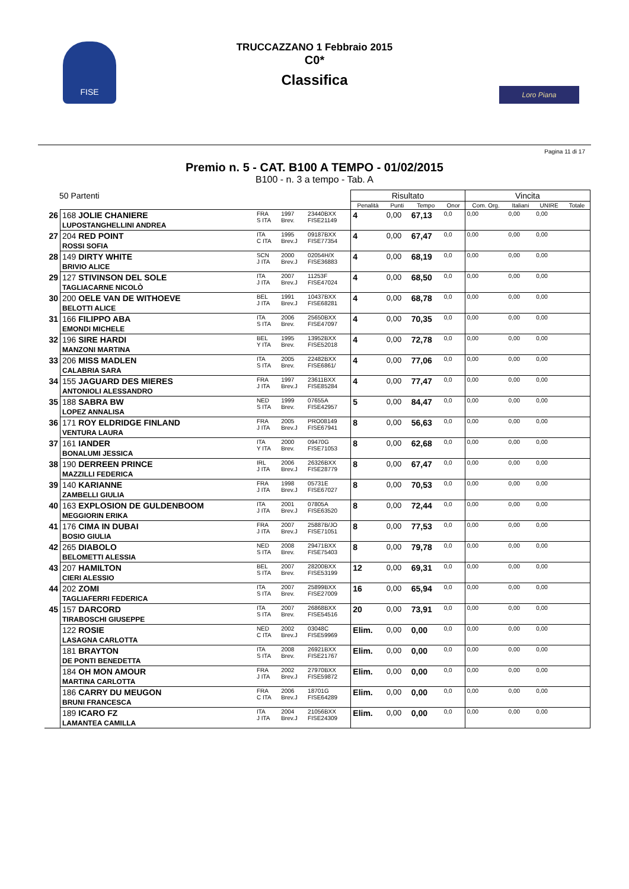FISE
TRUCCAZZANO 1 Febbraio 2015
C0*
Classifica
Loro Piana
Pagina 11 di 17
Premio n. 5 - CAT. B100 A TEMPO - 01/02/2015
B100 - n. 3 a tempo - Tab. A
| 50 Partenti | | | | | Risultato | | | | Vincita | | | |
| --- | --- | --- | --- | --- | --- | --- | --- | --- | --- | --- | --- | --- |
| | | | | | Penalità | Punti | Tempo | Onor | Com. Org. | Italiani | UNIRE | Totale |
| 26 | 168 JOLIE CHANIERE LUPOSTANGHELLINI ANDREA | FRA S ITA | 1997 Brev. | 23440BXX FISE21149 | 4 | 0,00 | 67,13 | 0,0 | 0,00 | 0,00 | 0,00 | |
| 27 | 204 RED POINT ROSSI SOFIA | ITA C ITA | 1995 Brev.J | 09187BXX FISE77354 | 4 | 0,00 | 67,47 | 0,0 | 0,00 | 0,00 | 0,00 | |
| 28 | 149 DIRTY WHITE BRIVIO ALICE | SCN J ITA | 2000 Brev.J | 02054H/X FISE36883 | 4 | 0,00 | 68,19 | 0,0 | 0,00 | 0,00 | 0,00 | |
| 29 | 127 STIVINSON DEL SOLE TAGLIACARNE NICOLÒ | ITA J ITA | 2007 Brev.J | 11253F FISE47024 | 4 | 0,00 | 68,50 | 0,0 | 0,00 | 0,00 | 0,00 | |
| 30 | 200 OELE VAN DE WITHOEVE BELOTTI ALICE | BEL J ITA | 1991 Brev.J | 10437BXX FISE68281 | 4 | 0,00 | 68,78 | 0,0 | 0,00 | 0,00 | 0,00 | |
| 31 | 166 FILIPPO ABA EMONDI MICHELE | ITA S ITA | 2006 Brev. | 25650BXX FISE47097 | 4 | 0,00 | 70,35 | 0,0 | 0,00 | 0,00 | 0,00 | |
| 32 | 196 SIRE HARDI MANZONI MARTINA | BEL Y ITA | 1995 Brev. | 13952BXX FISE52018 | 4 | 0,00 | 72,78 | 0,0 | 0,00 | 0,00 | 0,00 | |
| 33 | 206 MISS MADLEN CALABRIA SARA | ITA S ITA | 2005 Brev. | 22482BXX FISE6861/ | 4 | 0,00 | 77,06 | 0,0 | 0,00 | 0,00 | 0,00 | |
| 34 | 155 JAGUARD DES MIERES ANTONIOLI ALESSANDRO | FRA J ITA | 1997 Brev.J | 23611BXX FISE85284 | 4 | 0,00 | 77,47 | 0,0 | 0,00 | 0,00 | 0,00 | |
| 35 | 188 SABRA BW LOPEZ ANNALISA | NED S ITA | 1999 Brev. | 07655A FISE42957 | 5 | 0,00 | 84,47 | 0,0 | 0,00 | 0,00 | 0,00 | |
| 36 | 171 ROY ELDRIDGE FINLAND VENTURA LAURA | FRA J ITA | 2005 Brev.J | PRO08149 FISE67941 | 8 | 0,00 | 56,63 | 0,0 | 0,00 | 0,00 | 0,00 | |
| 37 | 161 IANDER BONALUMI JESSICA | ITA Y ITA | 2000 Brev. | 09470G FISE71053 | 8 | 0,00 | 62,68 | 0,0 | 0,00 | 0,00 | 0,00 | |
| 38 | 190 DERREEN PRINCE MAZZILLI FEDERICA | IRL J ITA | 2006 Brev.J | 26326BXX FISE28779 | 8 | 0,00 | 67,47 | 0,0 | 0,00 | 0,00 | 0,00 | |
| 39 | 140 KARIANNE ZAMBELLI GIULIA | FRA J ITA | 1998 Brev.J | 05731E FISE67027 | 8 | 0,00 | 70,53 | 0,0 | 0,00 | 0,00 | 0,00 | |
| 40 | 163 EXPLOSION DE GULDENBOOM MEGGIORIN ERIKA | ITA J ITA | 2001 Brev.J | 07805A FISE63520 | 8 | 0,00 | 72,44 | 0,0 | 0,00 | 0,00 | 0,00 | |
| 41 | 176 CIMA IN DUBAI BOSIO GIULIA | FRA J ITA | 2007 Brev.J | 25887B/JO FISE71051 | 8 | 0,00 | 77,53 | 0,0 | 0,00 | 0,00 | 0,00 | |
| 42 | 265 DIABOLO BELOMETTI ALESSIA | NED S ITA | 2008 Brev. | 29471BXX FISE75403 | 8 | 0,00 | 79,78 | 0,0 | 0,00 | 0,00 | 0,00 | |
| 43 | 207 HAMILTON CIERI ALESSIO | BEL S ITA | 2007 Brev. | 28200BXX FISE53199 | 12 | 0,00 | 69,31 | 0,0 | 0,00 | 0,00 | 0,00 | |
| 44 | 202 ZOMI TAGLIAFERRI FEDERICA | ITA S ITA | 2007 Brev. | 25899BXX FISE27009 | 16 | 0,00 | 65,94 | 0,0 | 0,00 | 0,00 | 0,00 | |
| 45 | 157 DARCORD TIRABOSCHI GIUSEPPE | ITA S ITA | 2007 Brev. | 26868BXX FISE54516 | 20 | 0,00 | 73,91 | 0,0 | 0,00 | 0,00 | 0,00 | |
| | 122 ROSIE LASAGNA CARLOTTA | NED C ITA | 2002 Brev.J | 03048C FISE59969 | Elim. | 0,00 | 0,00 | 0,0 | 0,00 | 0,00 | 0,00 | |
| | 181 BRAYTON DE PONTI BENEDETTA | ITA S ITA | 2008 Brev. | 26921BXX FISE21767 | Elim. | 0,00 | 0,00 | 0,0 | 0,00 | 0,00 | 0,00 | |
| | 184 OH MON AMOUR MARTINA CARLOTTA | FRA J ITA | 2002 Brev.J | 27970BXX FISE59872 | Elim. | 0,00 | 0,00 | 0,0 | 0,00 | 0,00 | 0,00 | |
| | 186 CARRY DU MEUGON BRUNI FRANCESCA | FRA C ITA | 2006 Brev.J | 18701G FISE64289 | Elim. | 0,00 | 0,00 | 0,0 | 0,00 | 0,00 | 0,00 | |
| | 189 ICARO FZ LAMANTEA CAMILLA | ITA J ITA | 2004 Brev.J | 21056BXX FISE24309 | Elim. | 0,00 | 0,00 | 0,0 | 0,00 | 0,00 | 0,00 | |